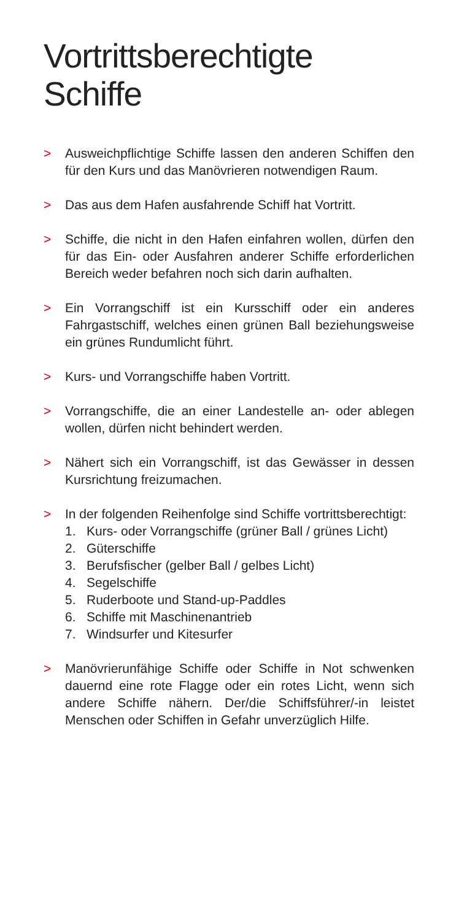Vortrittsberechtigte Schiffe
> Ausweichpflichtige Schiffe lassen den anderen Schiffen den für den Kurs und das Manövrieren notwendigen Raum.
> Das aus dem Hafen ausfahrende Schiff hat Vortritt.
> Schiffe, die nicht in den Hafen einfahren wollen, dürfen den für das Ein- oder Ausfahren anderer Schiffe erforderlichen Bereich weder befahren noch sich darin aufhalten.
> Ein Vorrangschiff ist ein Kursschiff oder ein anderes Fahrgastschiff, welches einen grünen Ball beziehungsweise ein grünes Rundumlicht führt.
> Kurs- und Vorrangschiffe haben Vortritt.
> Vorrangschiffe, die an einer Landestelle an- oder ablegen wollen, dürfen nicht behindert werden.
> Nähert sich ein Vorrangschiff, ist das Gewässer in dessen Kursrichtung freizumachen.
> In der folgenden Reihenfolge sind Schiffe vortrittsberechtigt:
1. Kurs- oder Vorrangschiffe (grüner Ball / grünes Licht)
2. Güterschiffe
3. Berufsfischer (gelber Ball / gelbes Licht)
4. Segelschiffe
5. Ruderboote und Stand-up-Paddles
6. Schiffe mit Maschinenantrieb
7. Windsurfer und Kitesurfer
> Manövrierunfähige Schiffe oder Schiffe in Not schwenken dauernd eine rote Flagge oder ein rotes Licht, wenn sich andere Schiffe nähern. Der/die Schiffsführer/-in leistet Menschen oder Schiffen in Gefahr unverzüglich Hilfe.